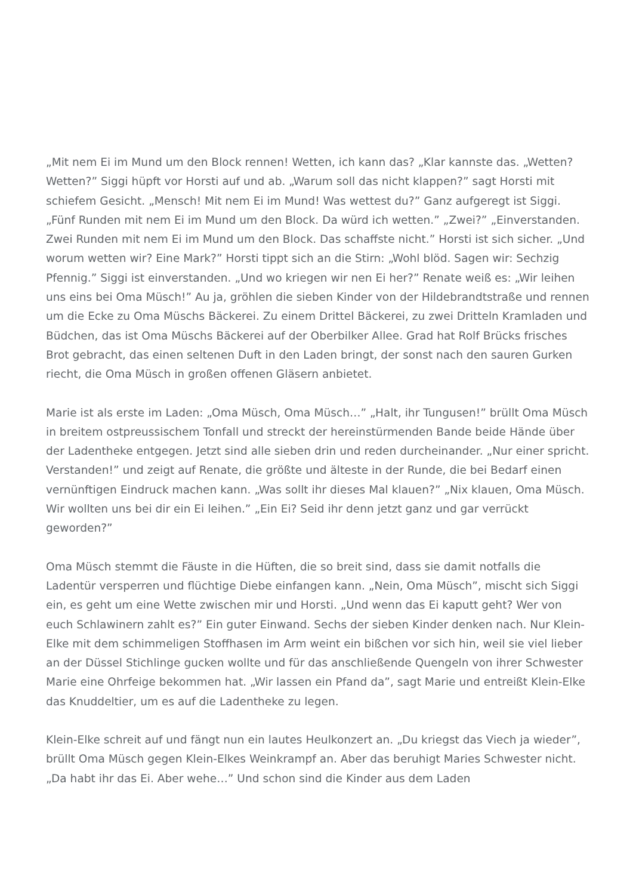„Mit nem Ei im Mund um den Block rennen! Wetten, ich kann das? „Klar kannste das. „Wetten? Wetten?” Siggi hüpft vor Horsti auf und ab. „Warum soll das nicht klappen?” sagt Horsti mit schiefem Gesicht. „Mensch! Mit nem Ei im Mund! Was wettest du?” Ganz aufgeregt ist Siggi. „Fünf Runden mit nem Ei im Mund um den Block. Da würd ich wetten.” „Zwei?” „Einverstanden. Zwei Runden mit nem Ei im Mund um den Block. Das schaffste nicht.” Horsti ist sich sicher. „Und worum wetten wir? Eine Mark?” Horsti tippt sich an die Stirn: „Wohl blöd. Sagen wir: Sechzig Pfennig.” Siggi ist einverstanden. „Und wo kriegen wir nen Ei her?” Renate weiß es: „Wir leihen uns eins bei Oma Müsch!” Au ja, gröhlen die sieben Kinder von der Hildebrandtstraße und rennen um die Ecke zu Oma Müschs Bäckerei. Zu einem Drittel Bäckerei, zu zwei Dritteln Kramladen und Büdchen, das ist Oma Müschs Bäckerei auf der Oberbilker Allee. Grad hat Rolf Brücks frisches Brot gebracht, das einen seltenen Duft in den Laden bringt, der sonst nach den sauren Gurken riecht, die Oma Müsch in großen offenen Gläsern anbietet.
Marie ist als erste im Laden: „Oma Müsch, Oma Müsch…” „Halt, ihr Tungusen!” brüllt Oma Müsch in breitem ostpreussischem Tonfall und streckt der hereinstürmenden Bande beide Hände über der Ladentheke entgegen. Jetzt sind alle sieben drin und reden durcheinander. „Nur einer spricht. Verstanden!” und zeigt auf Renate, die größte und älteste in der Runde, die bei Bedarf einen vernünftigen Eindruck machen kann. „Was sollt ihr dieses Mal klauen?” „Nix klauen, Oma Müsch. Wir wollten uns bei dir ein Ei leihen.” „Ein Ei? Seid ihr denn jetzt ganz und gar verrückt geworden?”
Oma Müsch stemmt die Fäuste in die Hüften, die so breit sind, dass sie damit notfalls die Ladentür versperren und flüchtige Diebe einfangen kann. „Nein, Oma Müsch”, mischt sich Siggi ein, es geht um eine Wette zwischen mir und Horsti. „Und wenn das Ei kaputt geht? Wer von euch Schlawinern zahlt es?” Ein guter Einwand. Sechs der sieben Kinder denken nach. Nur Klein-Elke mit dem schimmeligen Stoffhasen im Arm weint ein bißchen vor sich hin, weil sie viel lieber an der Düssel Stichlinge gucken wollte und für das anschließende Quengeln von ihrer Schwester Marie eine Ohrfeige bekommen hat. „Wir lassen ein Pfand da”, sagt Marie und entreißt Klein-Elke das Knuddeltier, um es auf die Ladentheke zu legen.
Klein-Elke schreit auf und fängt nun ein lautes Heulkonzert an. „Du kriegst das Viech ja wieder”, brüllt Oma Müsch gegen Klein-Elkes Weinkrampf an. Aber das beruhigt Maries Schwester nicht. „Da habt ihr das Ei. Aber wehe…” Und schon sind die Kinder aus dem Laden